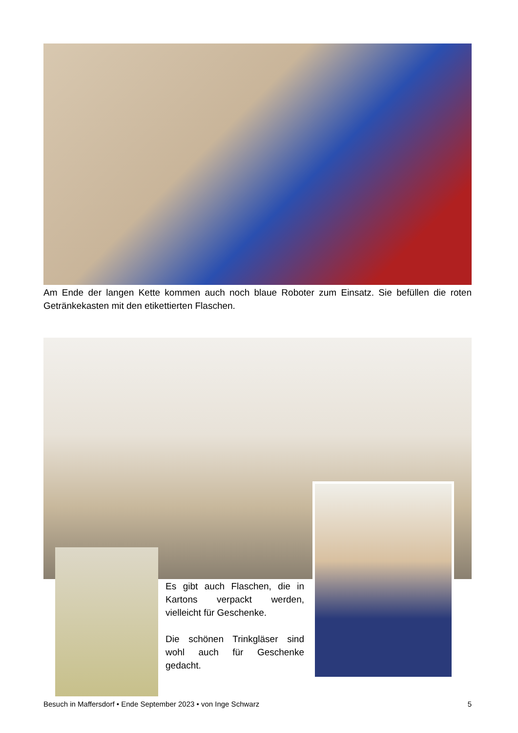Am Ende der langen Kette kommen auch noch blaue Roboter zum Einsatz. Sie befüllen die roten Getränkekasten mit den etikettierten Flaschen.
Es gibt auch Flaschen, die in Kartons verpackt werden, vielleicht für Geschenke.
Die schönen Trinkgläser sind wohl auch für Geschenke gedacht.
Besuch in Maffersdorf • Ende September 2023 • von Inge Schwarz 5